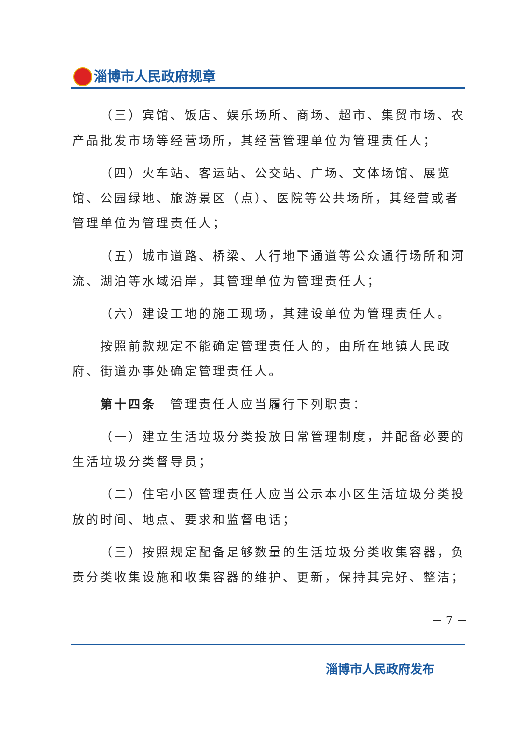淄博市人民政府规章
（三）宾馆、饭店、娱乐场所、商场、超市、集贸市场、农产品批发市场等经营场所，其经营管理单位为管理责任人；
（四）火车站、客运站、公交站、广场、文体场馆、展览馆、公园绿地、旅游景区（点）、医院等公共场所，其经营或者管理单位为管理责任人；
（五）城市道路、桥梁、人行地下通道等公众通行场所和河流、湖泊等水域沿岸，其管理单位为管理责任人；
（六）建设工地的施工现场，其建设单位为管理责任人。
按照前款规定不能确定管理责任人的，由所在地镇人民政府、街道办事处确定管理责任人。
第十四条　管理责任人应当履行下列职责：
（一）建立生活垃圾分类投放日常管理制度，并配备必要的生活垃圾分类督导员；
（二）住宅小区管理责任人应当公示本小区生活垃圾分类投放的时间、地点、要求和监督电话；
（三）按照规定配备足够数量的生活垃圾分类收集容器，负责分类收集设施和收集容器的维护、更新，保持其完好、整洁；
－ 7 －
淄博市人民政府发布